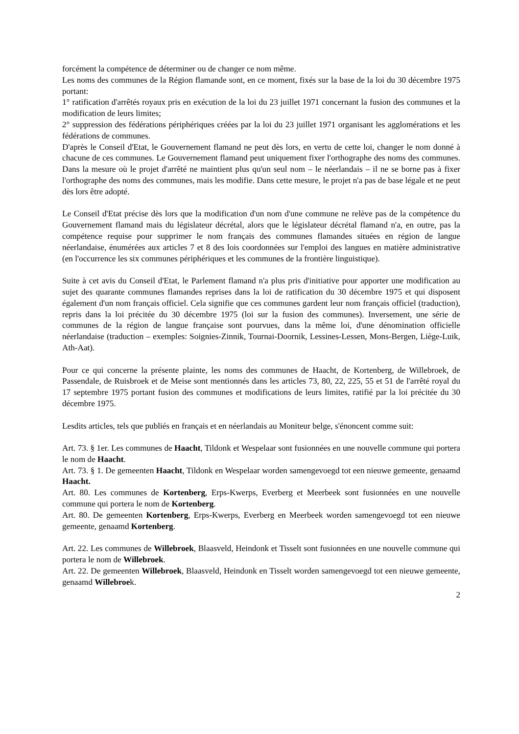forcément la compétence de déterminer ou de changer ce nom même.
Les noms des communes de la Région flamande sont, en ce moment, fixés sur la base de la loi du 30 décembre 1975 portant:
1° ratification d'arrêtés royaux pris en exécution de la loi du 23 juillet 1971 concernant la fusion des communes et la modification de leurs limites;
2° suppression des fédérations périphériques créées par la loi du 23 juillet 1971 organisant les agglomérations et les fédérations de communes.
D'après le Conseil d'Etat, le Gouvernement flamand ne peut dès lors, en vertu de cette loi, changer le nom donné à chacune de ces communes. Le Gouvernement flamand peut uniquement fixer l'orthographe des noms des communes. Dans la mesure où le projet d'arrêté ne maintient plus qu'un seul nom – le néerlandais – il ne se borne pas à fixer l'orthographe des noms des communes, mais les modifie. Dans cette mesure, le projet n'a pas de base légale et ne peut dès lors être adopté.
Le Conseil d'Etat précise dès lors que la modification d'un nom d'une commune ne relève pas de la compétence du Gouvernement flamand mais du législateur décrétal, alors que le législateur décrétal flamand n'a, en outre, pas la compétence requise pour supprimer le nom français des communes flamandes situées en région de langue néerlandaise, énumérées aux articles 7 et 8 des lois coordonnées sur l'emploi des langues en matière administrative (en l'occurrence les six communes périphériques et les communes de la frontière linguistique).
Suite à cet avis du Conseil d'Etat, le Parlement flamand n'a plus pris d'initiative pour apporter une modification au sujet des quarante communes flamandes reprises dans la loi de ratification du 30 décembre 1975 et qui disposent également d'un nom français officiel. Cela signifie que ces communes gardent leur nom français officiel (traduction), repris dans la loi précitée du 30 décembre 1975 (loi sur la fusion des communes). Inversement, une série de communes de la région de langue française sont pourvues, dans la même loi, d'une dénomination officielle néerlandaise (traduction – exemples: Soignies-Zinnik, Tournai-Doornik, Lessines-Lessen, Mons-Bergen, Liège-Luik, Ath-Aat).
Pour ce qui concerne la présente plainte, les noms des communes de Haacht, de Kortenberg, de Willebroek, de Passendale, de Ruisbroek et de Meise sont mentionnés dans les articles 73, 80, 22, 225, 55 et 51 de l'arrêté royal du 17 septembre 1975 portant fusion des communes et modifications de leurs limites, ratifié par la loi précitée du 30 décembre 1975.
Lesdits articles, tels que publiés en français et en néerlandais au Moniteur belge, s'énoncent comme suit:
Art. 73. § 1er. Les communes de Haacht, Tildonk et Wespelaar sont fusionnées en une nouvelle commune qui portera le nom de Haacht.
Art. 73. § 1. De gemeenten Haacht, Tildonk en Wespelaar worden samengevoegd tot een nieuwe gemeente, genaamd Haacht.
Art. 80. Les communes de Kortenberg, Erps-Kwerps, Everberg et Meerbeek sont fusionnées en une nouvelle commune qui portera le nom de Kortenberg.
Art. 80. De gemeenten Kortenberg, Erps-Kwerps, Everberg en Meerbeek worden samengevoegd tot een nieuwe gemeente, genaamd Kortenberg.
Art. 22. Les communes de Willebroek, Blaasveld, Heindonk et Tisselt sont fusionnées en une nouvelle commune qui portera le nom de Willebroek.
Art. 22. De gemeenten Willebroek, Blaasveld, Heindonk en Tisselt worden samengevoegd tot een nieuwe gemeente, genaamd Willebroek.
2